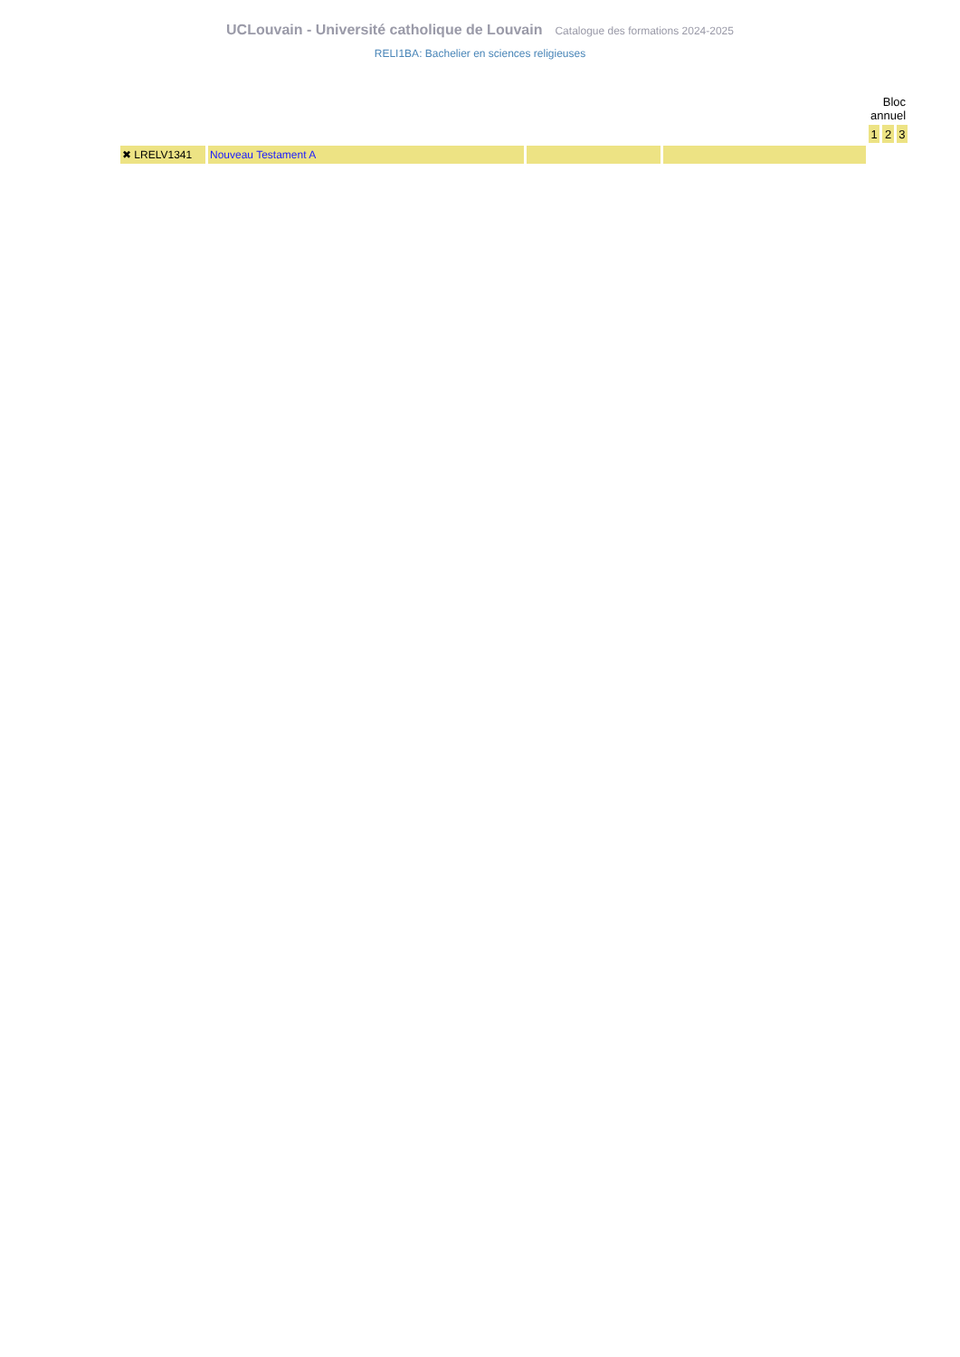UCLouvain - Université catholique de Louvain Catalogue des formations 2024-2025
RELI1BA: Bachelier en sciences religieuses
| | | | | Bloc annuel | | |
| | | | | 1 | 2 | 3 |
| ✖ LRELV1341 | Nouveau Testament A | | | | | |